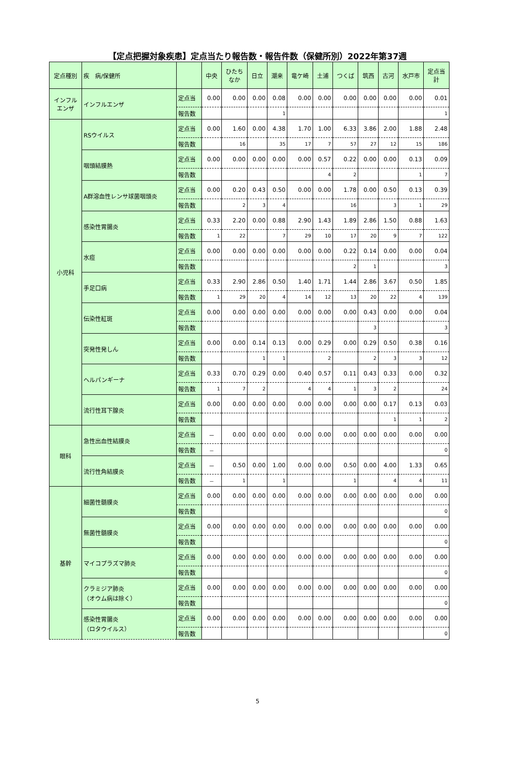【定点把握対象疾患】定点当たり報告数・報告件数（保健所別）2022年第37週
| 定点種別 | 疾 病/保健所 | | 中央 | ひたち なか | 日立 | 潮来 | 竜ケ崎 | 土浦 | つくば | 筑西 | 古河 | 水戸市 | 定点当 計 |
| --- | --- | --- | --- | --- | --- | --- | --- | --- | --- | --- | --- | --- | --- |
| インフル エンザ | インフルエンザ | 定点当 | 0.00 | 0.00 | 0.00 | 0.08 | 0.00 | 0.00 | 0.00 | 0.00 | 0.00 | 0.00 | 0.01 |
| | | 報告数 | | | | 1 | | | | | | | 1 |
| 小児科 | RSウイルス | 定点当 | 0.00 | 1.60 | 0.00 | 4.38 | 1.70 | 1.00 | 6.33 | 3.86 | 2.00 | 1.88 | 2.48 |
| | | 報告数 | | 16 | | 35 | 17 | 7 | 57 | 27 | 12 | 15 | 186 |
| | 咽頭結膜熱 | 定点当 | 0.00 | 0.00 | 0.00 | 0.00 | 0.00 | 0.57 | 0.22 | 0.00 | 0.00 | 0.13 | 0.09 |
| | | 報告数 | | | | | | 4 | 2 | | | 1 | 7 |
| | A群溶血性レンサ球菌咽頭炎 | 定点当 | 0.00 | 0.20 | 0.43 | 0.50 | 0.00 | 0.00 | 1.78 | 0.00 | 0.50 | 0.13 | 0.39 |
| | | 報告数 | | 2 | 3 | 4 | | | 16 | | 3 | 1 | 29 |
| | 感染性胃腸炎 | 定点当 | 0.33 | 2.20 | 0.00 | 0.88 | 2.90 | 1.43 | 1.89 | 2.86 | 1.50 | 0.88 | 1.63 |
| | | 報告数 | 1 | 22 | | 7 | 29 | 10 | 17 | 20 | 9 | 7 | 122 |
| | 水痘 | 定点当 | 0.00 | 0.00 | 0.00 | 0.00 | 0.00 | 0.00 | 0.22 | 0.14 | 0.00 | 0.00 | 0.04 |
| | | 報告数 | | | | | | | 2 | 1 | | | 3 |
| | 手足口病 | 定点当 | 0.33 | 2.90 | 2.86 | 0.50 | 1.40 | 1.71 | 1.44 | 2.86 | 3.67 | 0.50 | 1.85 |
| | | 報告数 | 1 | 29 | 20 | 4 | 14 | 12 | 13 | 20 | 22 | 4 | 139 |
| | 伝染性紅斑 | 定点当 | 0.00 | 0.00 | 0.00 | 0.00 | 0.00 | 0.00 | 0.00 | 0.43 | 0.00 | 0.00 | 0.04 |
| | | 報告数 | | | | | | | | 3 | | | 3 |
| | 突発性発しん | 定点当 | 0.00 | 0.00 | 0.14 | 0.13 | 0.00 | 0.29 | 0.00 | 0.29 | 0.50 | 0.38 | 0.16 |
| | | 報告数 | | | 1 | 1 | | 2 | | 2 | 3 | 3 | 12 |
| | ヘルパンギーナ | 定点当 | 0.33 | 0.70 | 0.29 | 0.00 | 0.40 | 0.57 | 0.11 | 0.43 | 0.33 | 0.00 | 0.32 |
| | | 報告数 | 1 | 7 | 2 | | 4 | 4 | 1 | 3 | 2 | | 24 |
| | 流行性耳下腺炎 | 定点当 | 0.00 | 0.00 | 0.00 | 0.00 | 0.00 | 0.00 | 0.00 | 0.00 | 0.17 | 0.13 | 0.03 |
| | | 報告数 | | | | | | | | | 1 | 1 | 2 |
| 眼科 | 急性出血性結膜炎 | 定点当 | － | 0.00 | 0.00 | 0.00 | 0.00 | 0.00 | 0.00 | 0.00 | 0.00 | 0.00 | 0.00 |
| | | 報告数 | － | | | | | | | | | | 0 |
| | 流行性角結膜炎 | 定点当 | － | 0.50 | 0.00 | 1.00 | 0.00 | 0.00 | 0.50 | 0.00 | 4.00 | 1.33 | 0.65 |
| | | 報告数 | － | 1 | | 1 | | | 1 | | 4 | 4 | 11 |
| 基幹 | 細菌性髄膜炎 | 定点当 | 0.00 | 0.00 | 0.00 | 0.00 | 0.00 | 0.00 | 0.00 | 0.00 | 0.00 | 0.00 | 0.00 |
| | | 報告数 | | | | | | | | | | | 0 |
| | 無菌性髄膜炎 | 定点当 | 0.00 | 0.00 | 0.00 | 0.00 | 0.00 | 0.00 | 0.00 | 0.00 | 0.00 | 0.00 | 0.00 |
| | | 報告数 | | | | | | | | | | | 0 |
| | マイコプラズマ肺炎 | 定点当 | 0.00 | 0.00 | 0.00 | 0.00 | 0.00 | 0.00 | 0.00 | 0.00 | 0.00 | 0.00 | 0.00 |
| | | 報告数 | | | | | | | | | | | 0 |
| | クラミジア肺炎 （オウム病は除く） | 定点当 | 0.00 | 0.00 | 0.00 | 0.00 | 0.00 | 0.00 | 0.00 | 0.00 | 0.00 | 0.00 | 0.00 |
| | | 報告数 | | | | | | | | | | | 0 |
| | 感染性胃腸炎 （ロタウイルス） | 定点当 | 0.00 | 0.00 | 0.00 | 0.00 | 0.00 | 0.00 | 0.00 | 0.00 | 0.00 | 0.00 | 0.00 |
| | | 報告数 | | | | | | | | | | | 0 |
5